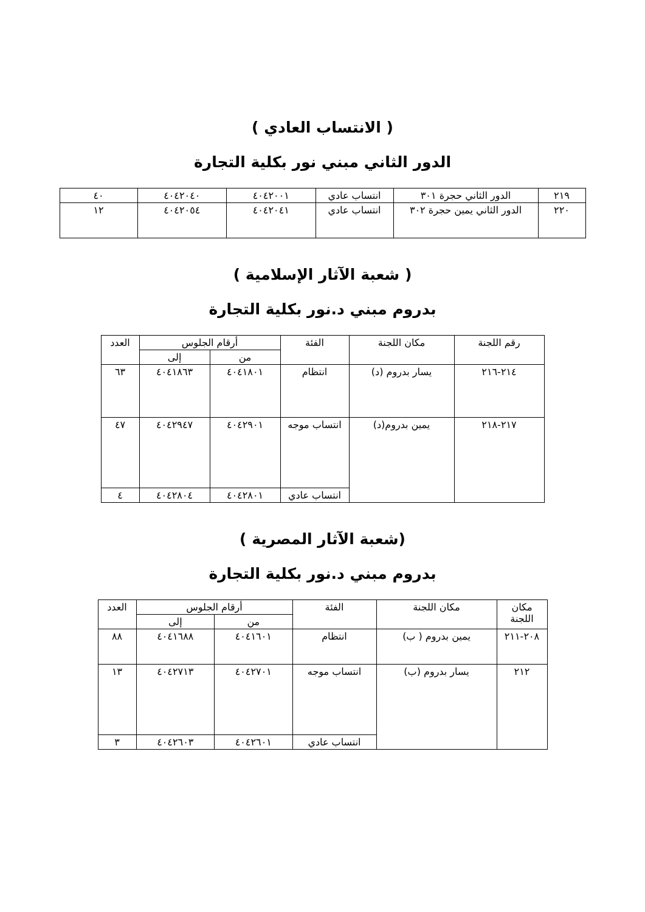( الانتساب العادي )
الدور الثاني مبني نور بكلية التجارة
| ٢١٩ | الدور الثاني حجرة ٣٠١ | انتساب عادي | ٤٠٤٢٠٠١ | ٤٠٤٢٠٤٠ | ٤٠ |
| ٢٢٠ | الدور الثاني يمين حجرة ٣٠٢ | انتساب عادي | ٤٠٤٢٠٤١ | ٤٠٤٢٠٥٤ | ١٢ |
( شعبة الآثار الإسلامية )
بدروم مبني د.نور بكلية التجارة
| رقم اللجنة | مكان اللجنة | الفئة | أرقام الجلوس | | العدد |
| --- | --- | --- | --- | --- | --- |
| | | | من | إلى | |
| ٢١٤-٢١٦ | يسار بدروم (د) | انتظام | ٤٠٤١٨٠١ | ٤٠٤١٨٦٣ | ٦٣ |
| ٢١٧-٢١٨ | يمين بدروم(د) | انتساب موجه | ٤٠٤٢٩٠١ | ٤٠٤٢٩٤٧ | ٤٧ |
| | | انتساب عادي | ٤٠٤٢٨٠١ | ٤٠٤٢٨٠٤ | ٤ |
(شعبة الآثار المصرية )
بدروم مبني د.نور بكلية التجارة
| مكان اللجنة | مكان اللجنة | الفئة | أرقام الجلوس | | العدد |
| --- | --- | --- | --- | --- | --- |
| | | | من | إلى | |
| ٢٠٨-٢١١ | يمين بدروم ( ب) | انتظام | ٤٠٤١٦٠١ | ٤٠٤١٦٨٨ | ٨٨ |
| ٢١٢ | يسار بدروم (ب) | انتساب موجه | ٤٠٤٢٧٠١ | ٤٠٤٢٧١٣ | ١٣ |
| | | انتساب عادي | ٤٠٤٢٦٠١ | ٤٠٤٢٦٠٣ | ٣ |